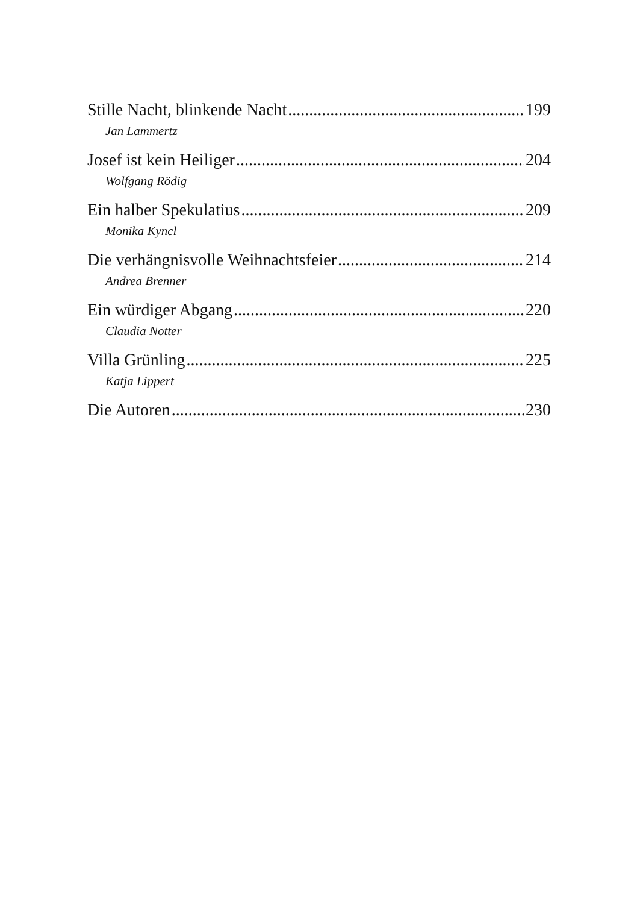Stille Nacht, blinkende Nacht 199
Jan Lammertz
Josef ist kein Heiliger 204
Wolfgang Rödig
Ein halber Spekulatius 209
Monika Kyncl
Die verhängnisvolle Weihnachtsfeier 214
Andrea Brenner
Ein würdiger Abgang 220
Claudia Notter
Villa Grünling 225
Katja Lippert
Die Autoren 230